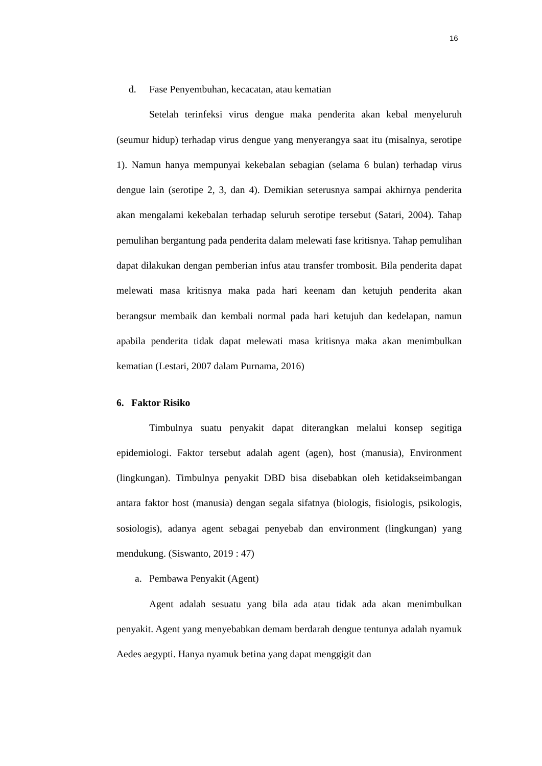16
d. Fase Penyembuhan, kecacatan, atau kematian
Setelah terinfeksi virus dengue maka penderita akan kebal menyeluruh (seumur hidup) terhadap virus dengue yang menyerangya saat itu (misalnya, serotipe 1). Namun hanya mempunyai kekebalan sebagian (selama 6 bulan) terhadap virus dengue lain (serotipe 2, 3, dan 4). Demikian seterusnya sampai akhirnya penderita akan mengalami kekebalan terhadap seluruh serotipe tersebut (Satari, 2004). Tahap pemulihan bergantung pada penderita dalam melewati fase kritisnya. Tahap pemulihan dapat dilakukan dengan pemberian infus atau transfer trombosit. Bila penderita dapat melewati masa kritisnya maka pada hari keenam dan ketujuh penderita akan berangsur membaik dan kembali normal pada hari ketujuh dan kedelapan, namun apabila penderita tidak dapat melewati masa kritisnya maka akan menimbulkan kematian (Lestari, 2007 dalam Purnama, 2016)
6. Faktor Risiko
Timbulnya suatu penyakit dapat diterangkan melalui konsep segitiga epidemiologi. Faktor tersebut adalah agent (agen), host (manusia), Environment (lingkungan). Timbulnya penyakit DBD bisa disebabkan oleh ketidakseimbangan antara faktor host (manusia) dengan segala sifatnya (biologis, fisiologis, psikologis, sosiologis), adanya agent sebagai penyebab dan environment (lingkungan) yang mendukung. (Siswanto, 2019 : 47)
a. Pembawa Penyakit (Agent)
Agent adalah sesuatu yang bila ada atau tidak ada akan menimbulkan penyakit. Agent yang menyebabkan demam berdarah dengue tentunya adalah nyamuk Aedes aegypti. Hanya nyamuk betina yang dapat menggigit dan